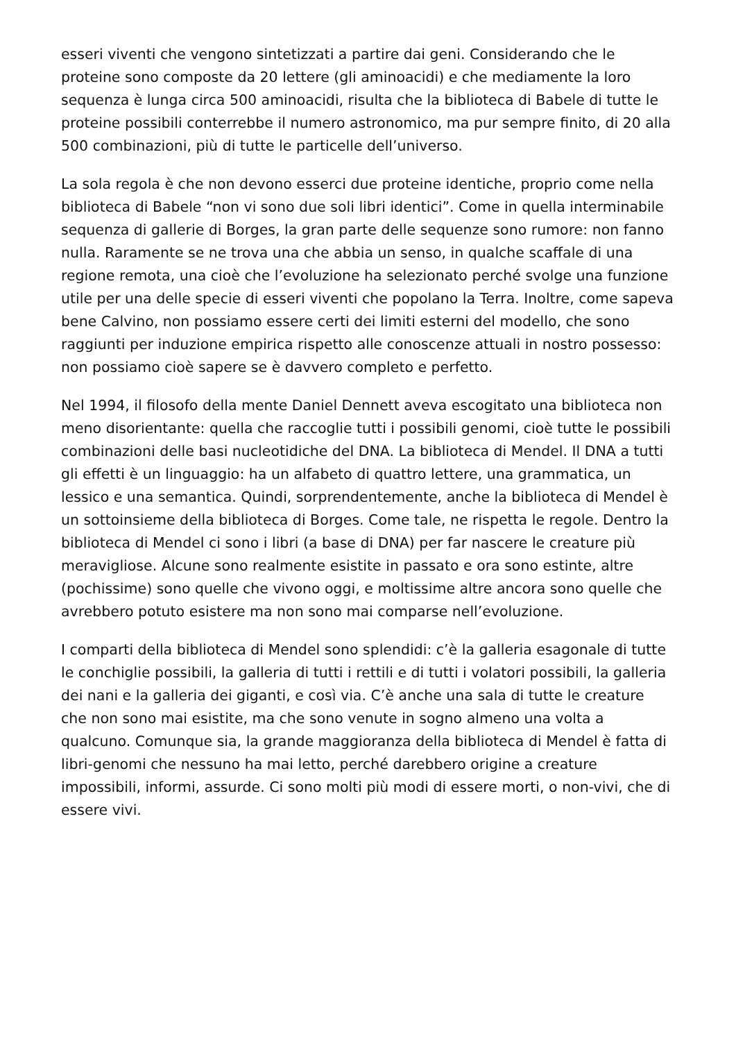esseri viventi che vengono sintetizzati a partire dai geni. Considerando che le proteine sono composte da 20 lettere (gli aminoacidi) e che mediamente la loro sequenza è lunga circa 500 aminoacidi, risulta che la biblioteca di Babele di tutte le proteine possibili conterrebbe il numero astronomico, ma pur sempre finito, di 20 alla 500 combinazioni, più di tutte le particelle dell’universo.
La sola regola è che non devono esserci due proteine identiche, proprio come nella biblioteca di Babele “non vi sono due soli libri identici”. Come in quella interminabile sequenza di gallerie di Borges, la gran parte delle sequenze sono rumore: non fanno nulla. Raramente se ne trova una che abbia un senso, in qualche scaffale di una regione remota, una cioè che l’evoluzione ha selezionato perché svolge una funzione utile per una delle specie di esseri viventi che popolano la Terra. Inoltre, come sapeva bene Calvino, non possiamo essere certi dei limiti esterni del modello, che sono raggiunti per induzione empirica rispetto alle conoscenze attuali in nostro possesso: non possiamo cioè sapere se è davvero completo e perfetto.
Nel 1994, il filosofo della mente Daniel Dennett aveva escogitato una biblioteca non meno disorientante: quella che raccoglie tutti i possibili genomi, cioè tutte le possibili combinazioni delle basi nucleotidiche del DNA. La biblioteca di Mendel. Il DNA a tutti gli effetti è un linguaggio: ha un alfabeto di quattro lettere, una grammatica, un lessico e una semantica. Quindi, sorprendentemente, anche la biblioteca di Mendel è un sottoinsieme della biblioteca di Borges. Come tale, ne rispetta le regole. Dentro la biblioteca di Mendel ci sono i libri (a base di DNA) per far nascere le creature più meravigliose. Alcune sono realmente esistite in passato e ora sono estinte, altre (pochissime) sono quelle che vivono oggi, e moltissime altre ancora sono quelle che avrebbero potuto esistere ma non sono mai comparse nell’evoluzione.
I comparti della biblioteca di Mendel sono splendidi: c’è la galleria esagonale di tutte le conchiglie possibili, la galleria di tutti i rettili e di tutti i volatori possibili, la galleria dei nani e la galleria dei giganti, e così via. C’è anche una sala di tutte le creature che non sono mai esistite, ma che sono venute in sogno almeno una volta a qualcuno. Comunque sia, la grande maggioranza della biblioteca di Mendel è fatta di libri-genomi che nessuno ha mai letto, perché darebbero origine a creature impossibili, informi, assurde. Ci sono molti più modi di essere morti, o non-vivi, che di essere vivi.